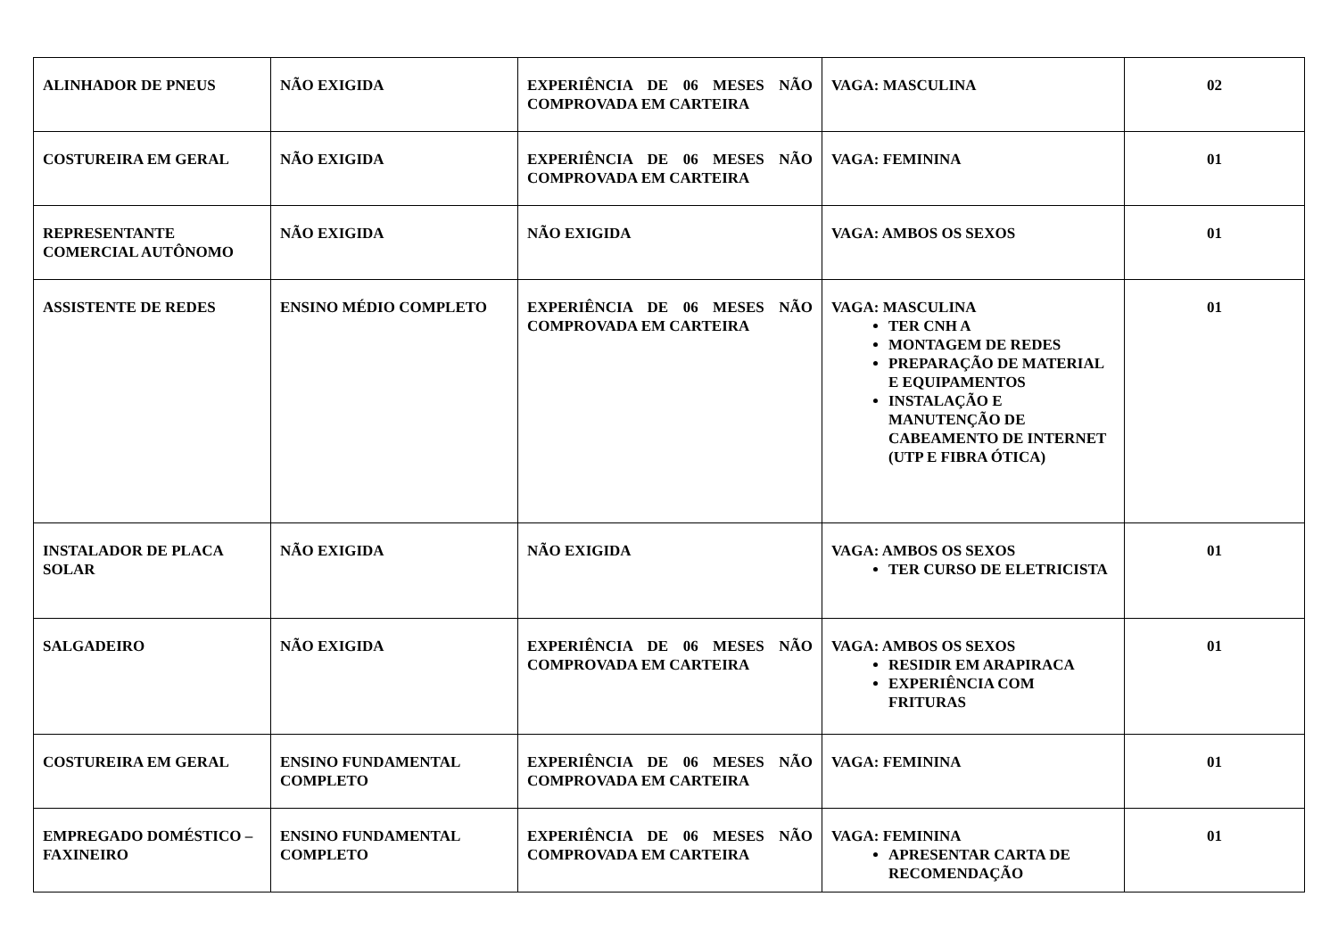| ALINHADOR DE PNEUS | NÃO EXIGIDA | EXPERIÊNCIA DE 06 MESES NÃO COMPROVADA EM CARTEIRA | VAGA: MASCULINA | 02 |
| COSTUREIRA EM GERAL | NÃO EXIGIDA | EXPERIÊNCIA DE 06 MESES NÃO COMPROVADA EM CARTEIRA | VAGA: FEMININA | 01 |
| REPRESENTANTE COMERCIAL AUTÔNOMO | NÃO EXIGIDA | NÃO EXIGIDA | VAGA: AMBOS OS SEXOS | 01 |
| ASSISTENTE DE REDES | ENSINO MÉDIO COMPLETO | EXPERIÊNCIA DE 06 MESES NÃO COMPROVADA EM CARTEIRA | VAGA: MASCULINA TER CNH A MONTAGEM DE REDES PREPARAÇÃO DE MATERIAL E EQUIPAMENTOS INSTALAÇÃO E MANUTENÇÃO DE CABEAMENTO DE INTERNET (UTP E FIBRA ÓTICA) | 01 |
| INSTALADOR DE PLACA SOLAR | NÃO EXIGIDA | NÃO EXIGIDA | VAGA: AMBOS OS SEXOS TER CURSO DE ELETRICISTA | 01 |
| SALGADEIRO | NÃO EXIGIDA | EXPERIÊNCIA DE 06 MESES NÃO COMPROVADA EM CARTEIRA | VAGA: AMBOS OS SEXOS RESIDIR EM ARAPIRACA EXPERIÊNCIA COM FRITURAS | 01 |
| COSTUREIRA EM GERAL | ENSINO FUNDAMENTAL COMPLETO | EXPERIÊNCIA DE 06 MESES NÃO COMPROVADA EM CARTEIRA | VAGA: FEMININA | 01 |
| EMPREGADO DOMÉSTICO – FAXINEIRO | ENSINO FUNDAMENTAL COMPLETO | EXPERIÊNCIA DE 06 MESES NÃO COMPROVADA EM CARTEIRA | VAGA: FEMININA APRESENTAR CARTA DE RECOMENDAÇÃO | 01 |